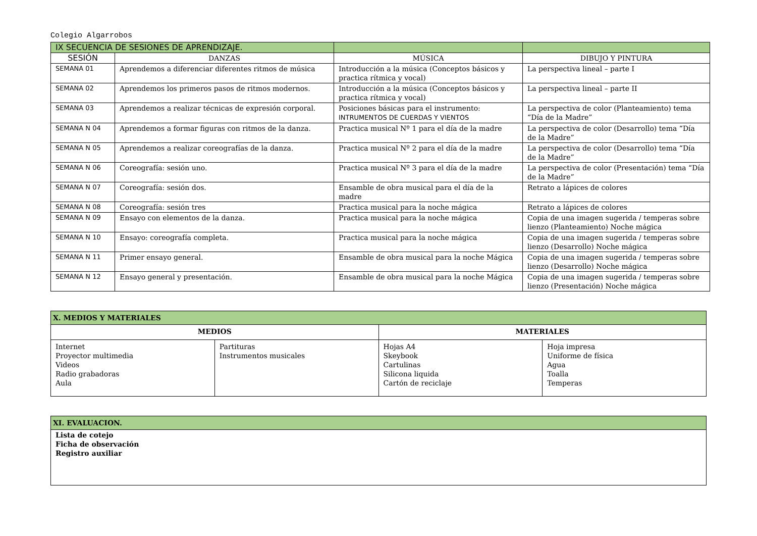Colegio Algarrobos
| IX SECUENCIA DE SESIONES DE APRENDIZAJE. | | | |
| --- | --- | --- | --- |
| SESIÓN | DANZAS | MÚSICA | DIBUJO Y PINTURA |
| SEMANA 01 | Aprendemos a diferenciar diferentes ritmos de música | Introducción a la música (Conceptos básicos y practica rítmica y vocal) | La perspectiva lineal – parte I |
| SEMANA 02 | Aprendemos los primeros pasos de ritmos modernos. | Introducción a la música (Conceptos básicos y practica rítmica y vocal) | La perspectiva lineal – parte II |
| SEMANA 03 | Aprendemos a realizar técnicas de expresión corporal. | Posiciones básicas para el instrumento: INTRUMENTOS DE CUERDAS Y VIENTOS | La perspectiva de color (Planteamiento) tema “Día de la Madre” |
| SEMANA N 04 | Aprendemos a formar figuras con ritmos de la danza. | Practica musical Nº 1 para el día de la madre | La perspectiva de color (Desarrollo) tema “Día de la Madre” |
| SEMANA N 05 | Aprendemos a realizar coreografías de la danza. | Practica musical Nº 2 para el día de la madre | La perspectiva de color (Desarrollo) tema “Día de la Madre” |
| SEMANA N 06 | Coreografía: sesión uno. | Practica musical Nº 3 para el día de la madre | La perspectiva de color (Presentación) tema “Día de la Madre” |
| SEMANA N 07 | Coreografía: sesión dos. | Ensamble de obra musical para el día de la madre | Retrato a lápices de colores |
| SEMANA N 08 | Coreografía: sesión tres | Practica musical para la noche mágica | Retrato a lápices de colores |
| SEMANA N 09 | Ensayo con elementos de la danza. | Practica musical para la noche mágica | Copia de una imagen sugerida / temperas sobre lienzo (Planteamiento) Noche mágica |
| SEMANA N 10 | Ensayo: coreografía completa. | Practica musical para la noche mágica | Copia de una imagen sugerida / temperas sobre lienzo (Desarrollo) Noche mágica |
| SEMANA N 11 | Primer ensayo general. | Ensamble de obra musical para la noche Mágica | Copia de una imagen sugerida / temperas sobre lienzo (Desarrollo) Noche mágica |
| SEMANA N 12 | Ensayo general y presentación. | Ensamble de obra musical para la noche Mágica | Copia de una imagen sugerida / temperas sobre lienzo (Presentación) Noche mágica |
| X. MEDIOS Y MATERIALES | | | |
| --- | --- | --- | --- |
| MEDIOS | | MATERIALES | |
| Internet Proyector multimedia Videos Radio grabadoras Aula | Partituras Instrumentos musicales | Hojas A4 Skeybook Cartulinas Silicona liquida Cartón de reciclaje | Hoja impresa Uniforme de física Agua Toalla Temperas |
| XI. EVALUACION. |
| --- |
| Lista de cotejo Ficha de observación Registro auxiliar |